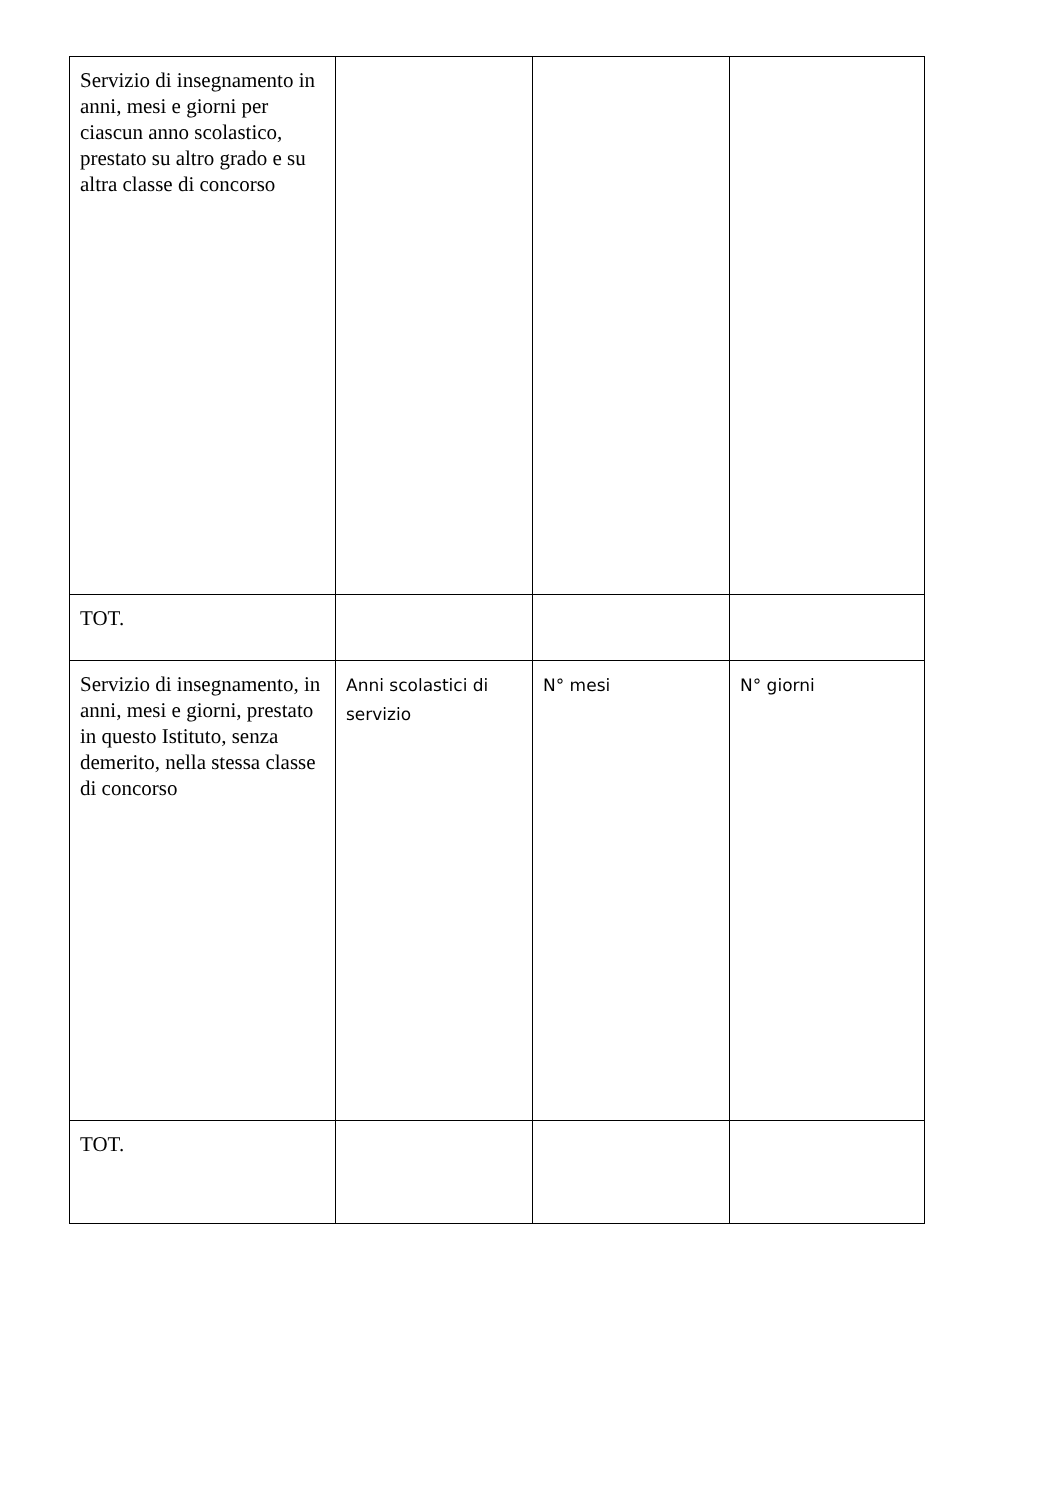| Servizio di insegnamento in anni, mesi e giorni per ciascun anno scolastico, prestato su altro grado e su altra classe di concorso | | | |
| TOT. | | | |
| Servizio di insegnamento, in anni, mesi e giorni, prestato in questo Istituto, senza demerito, nella stessa classe di concorso | Anni scolastici di servizio | N° mesi | N° giorni |
| TOT. | | | |